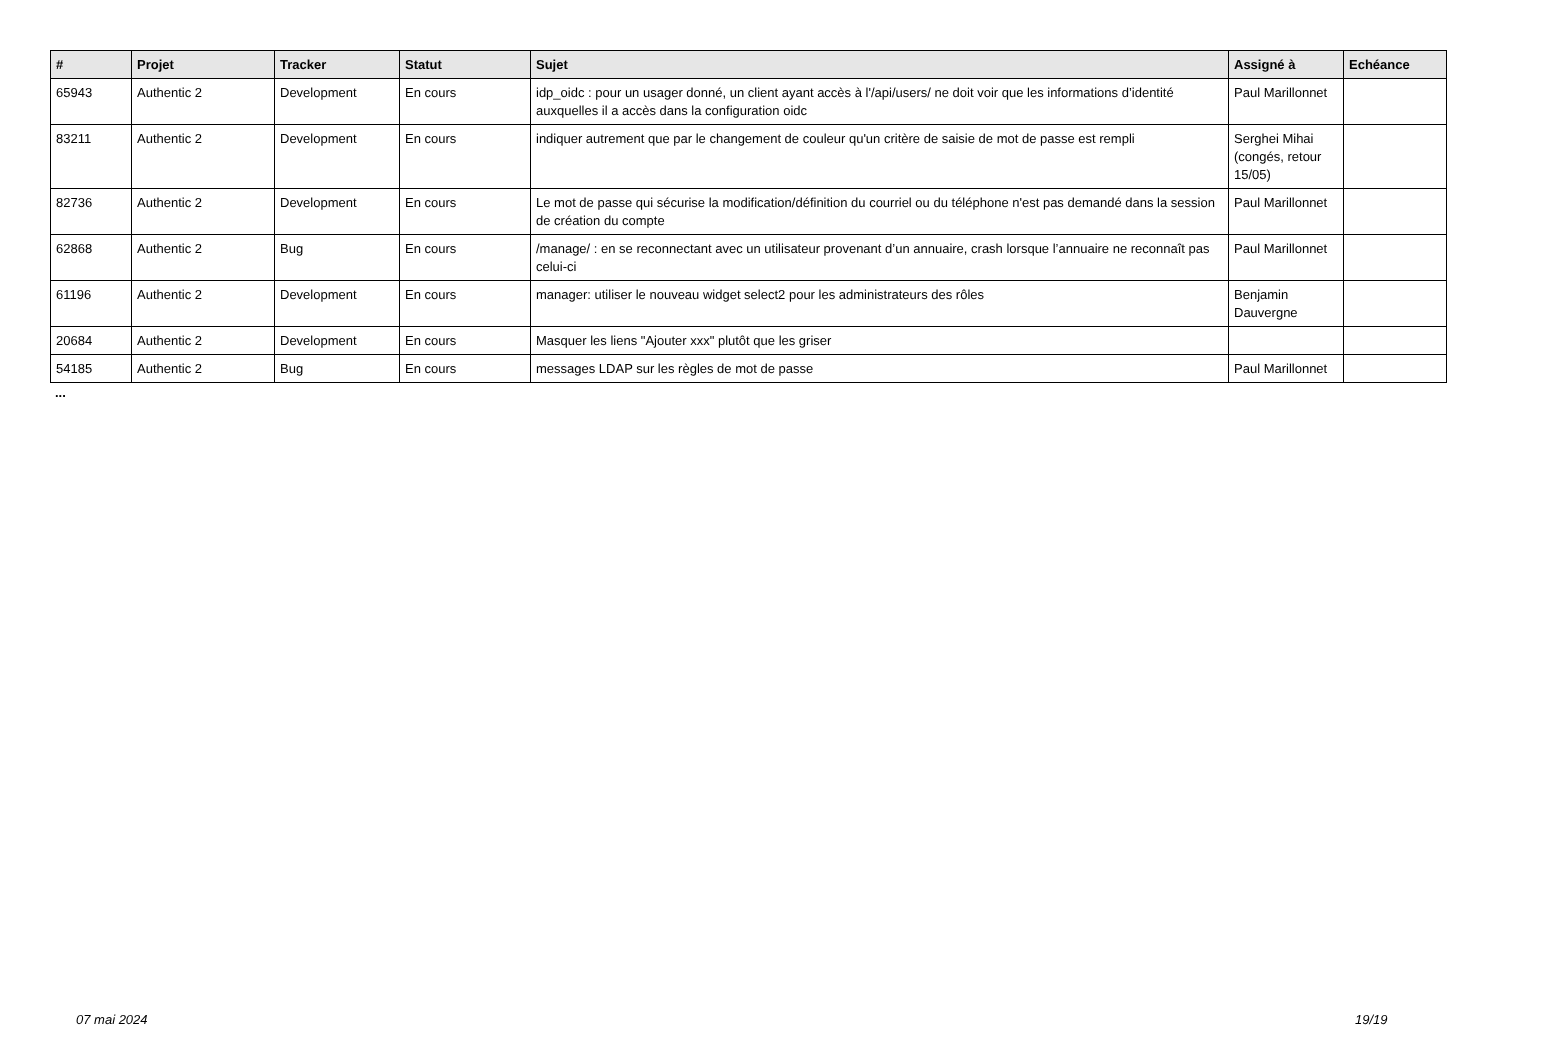| # | Projet | Tracker | Statut | Sujet | Assigné à | Echéance |
| --- | --- | --- | --- | --- | --- | --- |
| 65943 | Authentic 2 | Development | En cours | idp_oidc : pour un usager donné, un client ayant accès à l'/api/users/ ne doit voir que les informations d’identité auxquelles il a accès dans la configuration oidc | Paul Marillonnet | |
| 83211 | Authentic 2 | Development | En cours | indiquer autrement que par le changement de couleur qu'un critère de saisie de mot de passe est rempli | Serghei Mihai (congés, retour 15/05) | |
| 82736 | Authentic 2 | Development | En cours | Le mot de passe qui sécurise la modification/définition du courriel ou du téléphone n'est pas demandé dans la session de création du compte | Paul Marillonnet | |
| 62868 | Authentic 2 | Bug | En cours | /manage/ : en se reconnectant avec un utilisateur provenant d’un annuaire, crash lorsque l’annuaire ne reconnaît pas celui-ci | Paul Marillonnet | |
| 61196 | Authentic 2 | Development | En cours | manager: utiliser le nouveau widget select2 pour les administrateurs des rôles | Benjamin Dauvergne | |
| 20684 | Authentic 2 | Development | En cours | Masquer les liens "Ajouter xxx" plutôt que les griser | | |
| 54185 | Authentic 2 | Bug | En cours | messages LDAP sur les règles de mot de passe | Paul Marillonnet | |
...
07 mai 2024 19/19